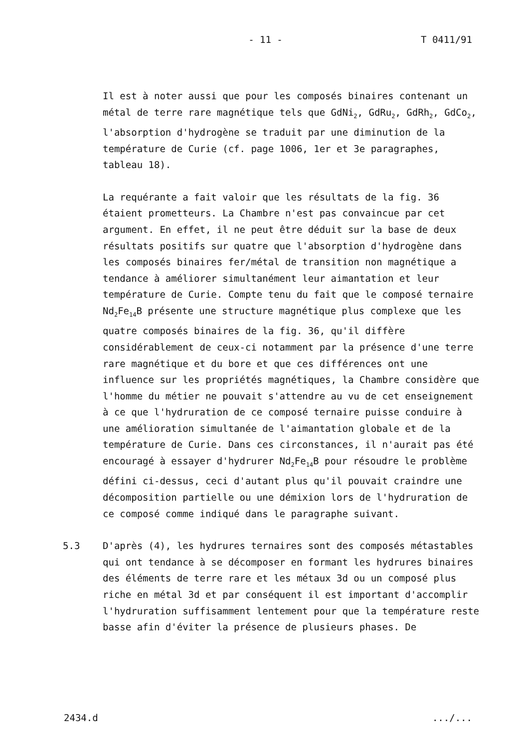- 11 -
T 0411/91
Il est à noter aussi que pour les composés binaires contenant un métal de terre rare magnétique tels que GdNi<sub>2</sub>, GdRu<sub>2</sub>, GdRh<sub>2</sub>, GdCo<sub>2</sub>, l'absorption d'hydrogène se traduit par une diminution de la température de Curie (cf. page 1006, 1er et 3e paragraphes, tableau 18).
La requérante a fait valoir que les résultats de la fig. 36 étaient prometteurs. La Chambre n'est pas convaincue par cet argument. En effet, il ne peut être déduit sur la base de deux résultats positifs sur quatre que l'absorption d'hydrogène dans les composés binaires fer/métal de transition non magnétique a tendance à améliorer simultanément leur aimantation et leur température de Curie. Compte tenu du fait que le composé ternaire Nd<sub>2</sub>Fe<sub>14</sub>B présente une structure magnétique plus complexe que les quatre composés binaires de la fig. 36, qu'il diffère considérablement de ceux-ci notamment par la présence d'une terre rare magnétique et du bore et que ces différences ont une influence sur les propriétés magnétiques, la Chambre considère que l'homme du métier ne pouvait s'attendre au vu de cet enseignement à ce que l'hydruration de ce composé ternaire puisse conduire à une amélioration simultanée de l'aimantation globale et de la température de Curie. Dans ces circonstances, il n'aurait pas été encouragé à essayer d'hydrurer Nd<sub>2</sub>Fe<sub>14</sub>B pour résoudre le problème défini ci-dessus, ceci d'autant plus qu'il pouvait craindre une décomposition partielle ou une démixion lors de l'hydruration de ce composé comme indiqué dans le paragraphe suivant.
5.3 D'après (4), les hydrures ternaires sont des composés métastables qui ont tendance à se décomposer en formant les hydrures binaires des éléments de terre rare et les métaux 3d ou un composé plus riche en métal 3d et par conséquent il est important d'accomplir l'hydruration suffisamment lentement pour que la température reste basse afin d'éviter la présence de plusieurs phases. De
2434.d.../...